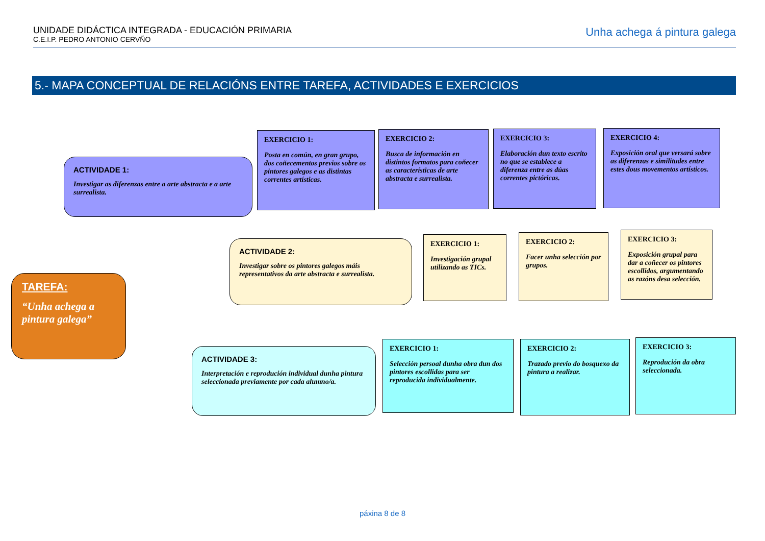UNIDADE DIDÁCTICA INTEGRADA - EDUCACIÓN PRIMARIA
C.E.I.P. PEDRO ANTONIO CERVÑO
Unha achega á pintura galega
5.- MAPA CONCEPTUAL DE RELACIÓNS ENTRE TAREFA, ACTIVIDADES E EXERCICIOS
TAREFA:
“Unha achega a pintura galega”
ACTIVIDADE 1:
Investigar as diferenzas entre a arte abstracta e a arte surrealista.
EXERCICIO 1:
Posta en común, en gran grupo, dos coñecementos previos sobre os pintores galegos e as distintas correntes artísticas.
EXERCICIO 2:
Busca de información en distintos formatos para coñecer as características de arte abstracta e surrealista.
EXERCICIO 3:
Elaboración dun texto escrito no que se establece a diferenza entre as dúas correntes pictóricas.
EXERCICIO 4:
Exposición oral que versará sobre as diferenzas e similitudes entre estes dous movementos artísticos.
ACTIVIDADE 2:
Investigar sobre os pintores galegos máis representativos da arte abstracta e surrealista.
EXERCICIO 1:
Investigación grupal utilizando as TICs.
EXERCICIO 2:
Facer unha selección por grupos.
EXERCICIO 3:
Exposición grupal para dar a coñecer os pintores escollidos, argumentando as razóns desa selección.
ACTIVIDADE 3:
Interpretación e reprodución individual dunha pintura seleccionada previamente por cada alumno/a.
EXERCICIO 1:
Selección persoal dunha obra dun dos pintores escollidas para ser reproducida individualmente.
EXERCICIO 2:
Trazado previo do bosquexo da pintura a realizar.
EXERCICIO 3:
Reprodución da obra seleccionada.
páxina 8 de 8